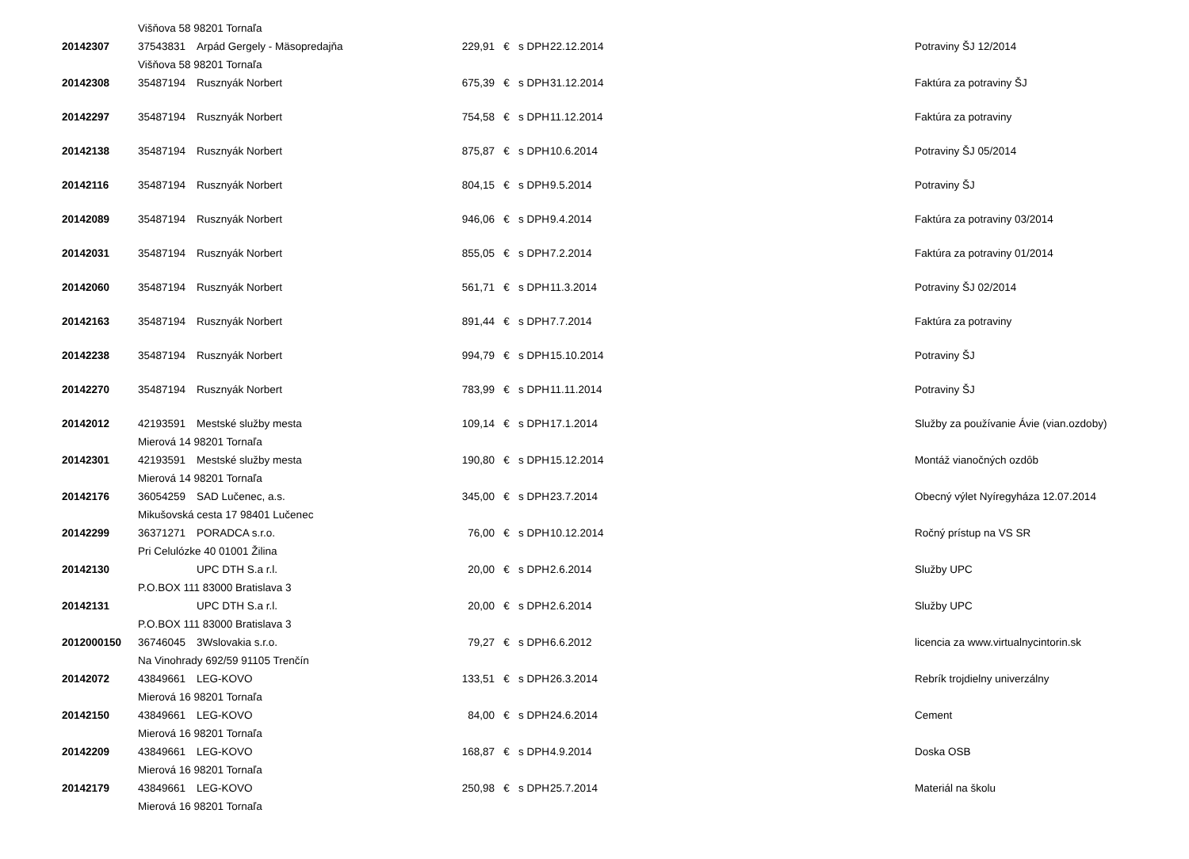| | Višňova 58 98201 Tornaľa | | | | | | |
| 20142307 | 37543831 | Arpád Gergely - Mäsopredajňa | 229,91 | € | s DPH | 22.12.2014 | Potraviny ŠJ 12/2014 |
| | Višňova 58 98201 Tornaľa | | | | | | |
| 20142308 | 35487194 | Rusznyák Norbert | 675,39 | € | s DPH | 31.12.2014 | Faktúra za potraviny ŠJ |
| 20142297 | 35487194 | Rusznyák Norbert | 754,58 | € | s DPH | 11.12.2014 | Faktúra za potraviny |
| 20142138 | 35487194 | Rusznyák Norbert | 875,87 | € | s DPH | 10.6.2014 | Potraviny ŠJ 05/2014 |
| 20142116 | 35487194 | Rusznyák Norbert | 804,15 | € | s DPH | 9.5.2014 | Potraviny ŠJ |
| 20142089 | 35487194 | Rusznyák Norbert | 946,06 | € | s DPH | 9.4.2014 | Faktúra za potraviny 03/2014 |
| 20142031 | 35487194 | Rusznyák Norbert | 855,05 | € | s DPH | 7.2.2014 | Faktúra za potraviny 01/2014 |
| 20142060 | 35487194 | Rusznyák Norbert | 561,71 | € | s DPH | 11.3.2014 | Potraviny ŠJ 02/2014 |
| 20142163 | 35487194 | Rusznyák Norbert | 891,44 | € | s DPH | 7.7.2014 | Faktúra za potraviny |
| 20142238 | 35487194 | Rusznyák Norbert | 994,79 | € | s DPH | 15.10.2014 | Potraviny ŠJ |
| 20142270 | 35487194 | Rusznyák Norbert | 783,99 | € | s DPH | 11.11.2014 | Potraviny ŠJ |
| 20142012 | 42193591 | Mestské služby mesta | 109,14 | € | s DPH | 17.1.2014 | Služby za používanie Ávie (vian.ozdoby) |
| | Mierová 14 98201 Tornaľa | | | | | | |
| 20142301 | 42193591 | Mestské služby mesta | 190,80 | € | s DPH | 15.12.2014 | Montáž vianočných ozdôb |
| | Mierová 14 98201 Tornaľa | | | | | | |
| 20142176 | 36054259 | SAD Lučenec, a.s. | 345,00 | € | s DPH | 23.7.2014 | Obecný výlet Nyíregyháza 12.07.2014 |
| | Mikušovská cesta 17 98401 Lučenec | | | | | | |
| 20142299 | 36371271 | PORADCA s.r.o. | 76,00 | € | s DPH | 10.12.2014 | Ročný prístup na VS SR |
| | Pri Celulózke 40 01001 Žilina | | | | | | |
| 20142130 | | UPC DTH S.a r.l. | 20,00 | € | s DPH | 2.6.2014 | Služby UPC |
| | P.O.BOX 111 83000 Bratislava 3 | | | | | | |
| 20142131 | | UPC DTH S.a r.l. | 20,00 | € | s DPH | 2.6.2014 | Služby UPC |
| | P.O.BOX 111 83000 Bratislava 3 | | | | | | |
| 2012000150 | 36746045 | 3Wslovakia s.r.o. | 79,27 | € | s DPH | 6.6.2012 | licencia za www.virtualnycintorin.sk |
| | Na Vinohrady 692/59 91105 Trenčín | | | | | | |
| 20142072 | 43849661 | LEG-KOVO | 133,51 | € | s DPH | 26.3.2014 | Rebrík trojdielny univerzálny |
| | Mierová 16 98201 Tornaľa | | | | | | |
| 20142150 | 43849661 | LEG-KOVO | 84,00 | € | s DPH | 24.6.2014 | Cement |
| | Mierová 16 98201 Tornaľa | | | | | | |
| 20142209 | 43849661 | LEG-KOVO | 168,87 | € | s DPH | 4.9.2014 | Doska OSB |
| | Mierová 16 98201 Tornaľa | | | | | | |
| 20142179 | 43849661 | LEG-KOVO | 250,98 | € | s DPH | 25.7.2014 | Materiál na školu |
| | Mierová 16 98201 Tornaľa | | | | | | |